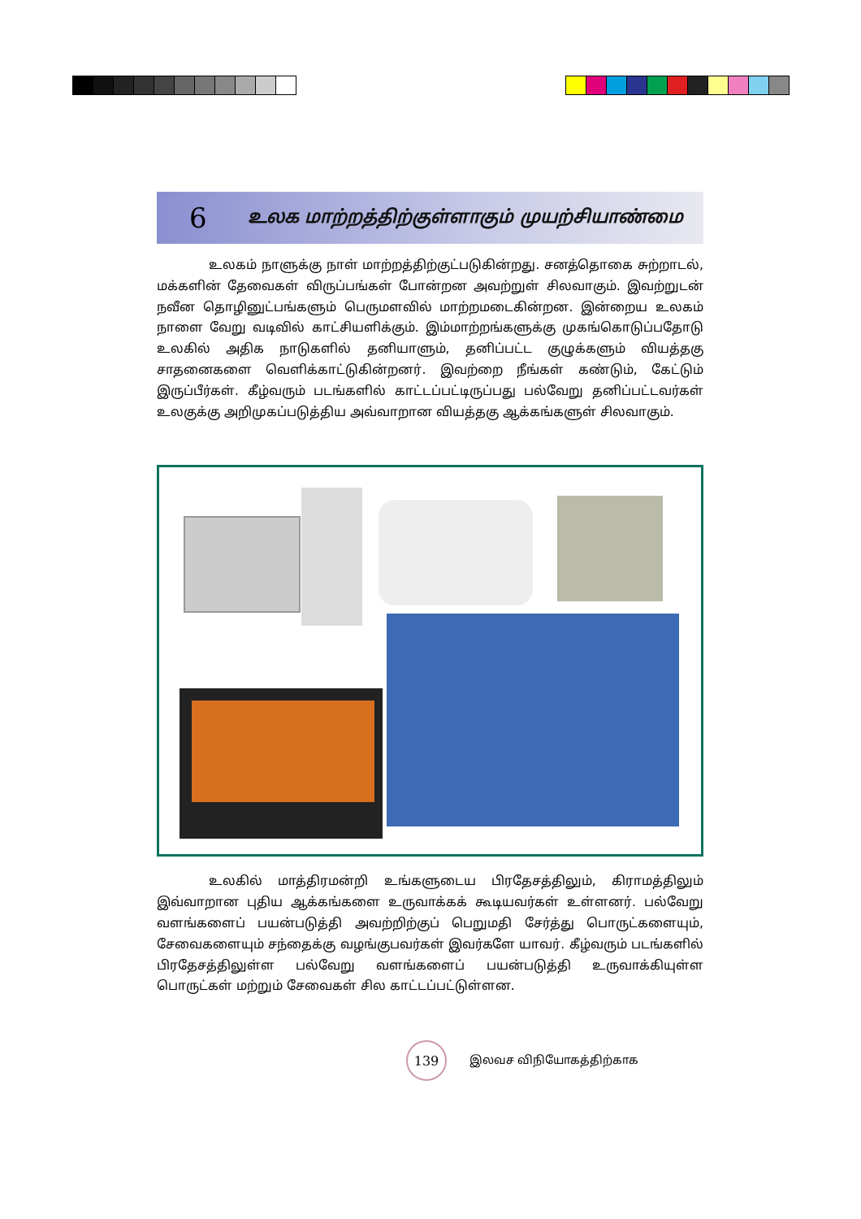6 உலக மாற்றத்திற்குள்ளாகும் முயற்சியாண்மை
உலகம் நாளுக்கு நாள் மாற்றத்திற்குட்படுகின்றது. சனத்தொகை சுற்றாடல், மக்களின் தேவைகள் விருப்பங்கள் போன்றன அவற்றுள் சிலவாகும். இவற்றுடன் நவீன தொழினுட்பங்களும் பெருமளவில் மாற்றமடைகின்றன. இன்றைய உலகம் நாளை வேறு வடிவில் காட்சியளிக்கும். இம்மாற்றங்களுக்கு முகங்கொடுப்பதோடு உலகில் அதிக நாடுகளில் தனியாளும், தனிப்பட்ட குழுக்களும் வியத்தகு சாதனைகளை வெளிக்காட்டுகின்றனர். இவற்றை நீங்கள் கண்டும், கேட்டும் இருப்பீர்கள். கீழ்வரும் படங்களில் காட்டப்பட்டிருப்பது பல்வேறு தனிப்பட்டவர்கள் உலகுக்கு அறிமுகப்படுத்திய அவ்வாறான வியத்தகு ஆக்கங்களுள் சிலவாகும்.
உலகில் மாத்திரமன்றி உங்களுடைய பிரதேசத்திலும், கிராமத்திலும் இவ்வாறான புதிய ஆக்கங்களை உருவாக்கக் கூடியவர்கள் உள்ளனர். பல்வேறு வளங்களைப் பயன்படுத்தி அவற்றிற்குப் பெறுமதி சேர்த்து பொருட்களையும், சேவைகளையும் சந்தைக்கு வழங்குபவர்கள் இவர்களே யாவர். கீழ்வரும் படங்களில் பிரதேசத்திலுள்ள பல்வேறு வளங்களைப் பயன்படுத்தி உருவாக்கியுள்ள பொருட்கள் மற்றும் சேவைகள் சில காட்டப்பட்டுள்ளன.
139
இலவச விநியோகத்திற்காக